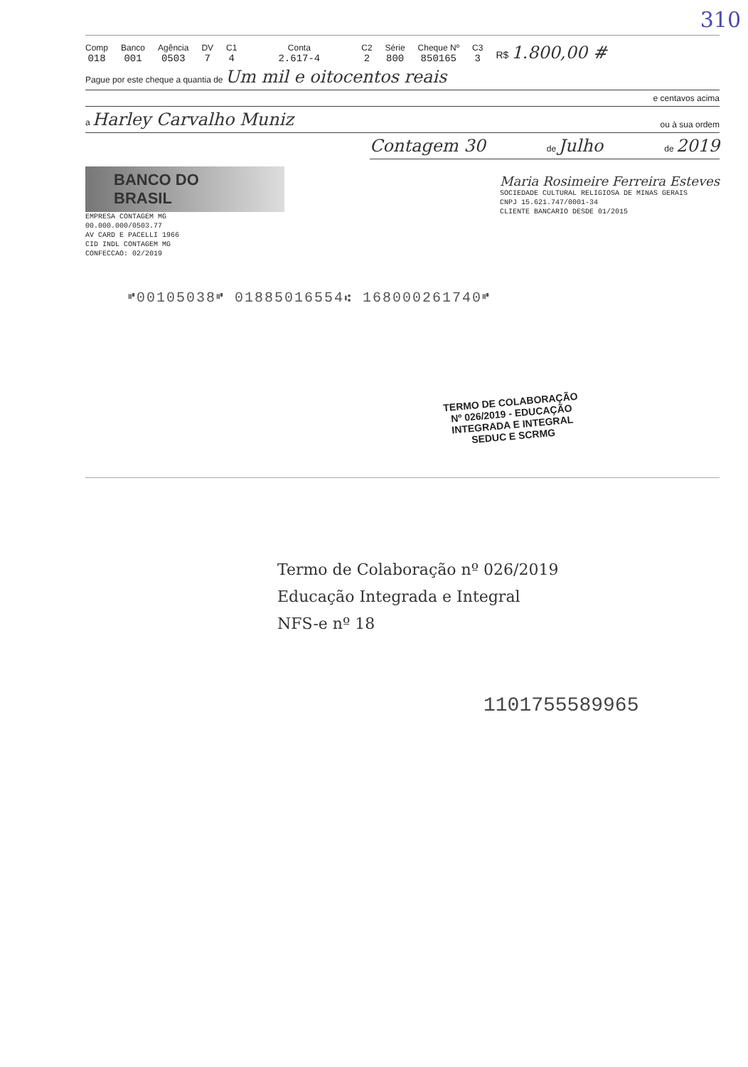310
Comp
018
Banco
001
Agência
0503
DV
7
C1
4
Conta
2.617-4
C2
2
Série
800
Cheque Nº
850165
C3
3
R$ 1.800,00 #
Pague por este cheque a quantia de Um mil e oitocentos reais
e centavos acima
a Harley Carvalho Muniz ou à sua ordem
Contagem 30 de Julho de 2019
BANCO DO BRASIL
EMPRESA CONTAGEM MG
00.000.000/0503.77
AV CARD E PACELLI 1966
CID INDL CONTAGEM MG
CONFECCAO: 02/2019
Maria Rosimeire Ferreira Esteves
SOCIEDADE CULTURAL RELIGIOSA DE MINAS GERAIS
CNPJ 15.621.747/0001-34
CLIENTE BANCARIO DESDE 01/2015
⑈00105038⑈ 01885016554⑆ 168000261740⑈
TERMO DE COLABORAÇÃO
Nº 026/2019 - EDUCAÇÃO
INTEGRADA E INTEGRAL
SEDUC E SCRMG
Termo de Colaboração nº 026/2019
Educação Integrada e Integral
NFS-e nº 18
1101755589965